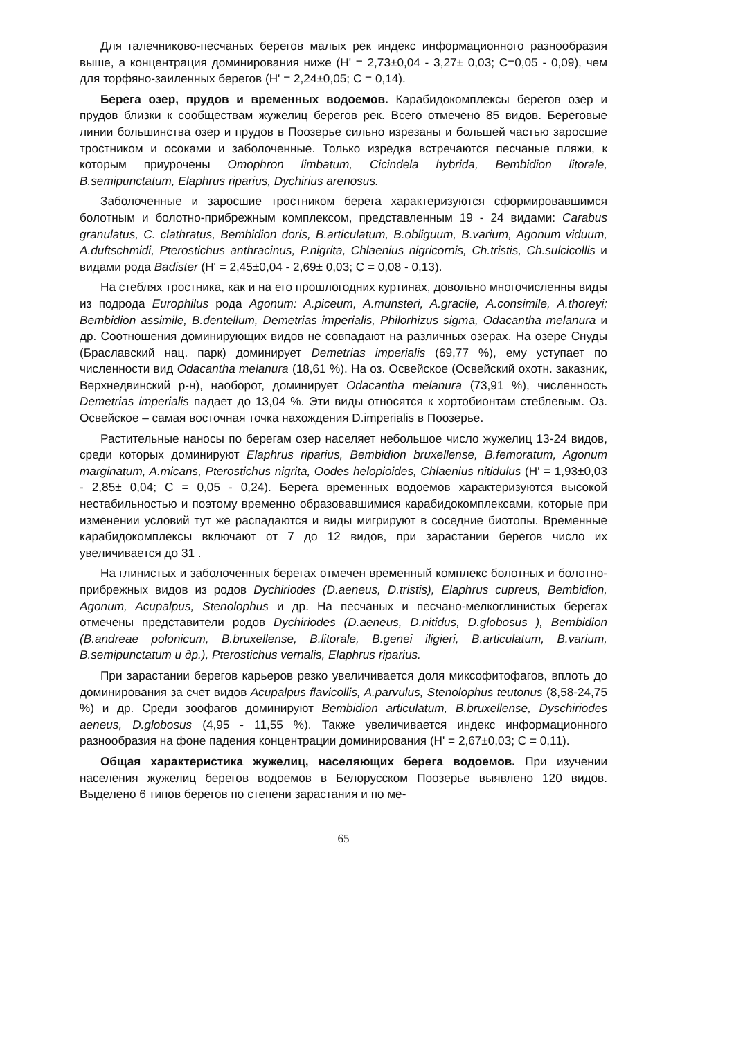Для галечниково-песчаных берегов малых рек индекс информационного разнообразия выше, а концентрация доминирования ниже (H' = 2,73±0,04 - 3,27± 0,03; C=0,05 - 0,09), чем для торфяно-заиленных берегов (H' = 2,24±0,05; C = 0,14).
Берега озер, прудов и временных водоемов. Карабидокомплексы берегов озер и прудов близки к сообществам жужелиц берегов рек. Всего отмечено 85 видов. Береговые линии большинства озер и прудов в Поозерье сильно изрезаны и большей частью заросшие тростником и осоками и заболоченные. Только изредка встречаются песчаные пляжи, к которым приурочены Omophron limbatum, Cicindela hybrida, Bembidion litorale, B.semipunctatum, Elaphrus riparius, Dychirius arenosus.
Заболоченные и заросшие тростником берега характеризуются сформировавшимся болотным и болотно-прибрежным комплексом, представленным 19 - 24 видами: Carabus granulatus, C. clathratus, Bembidion doris, B.articulatum, B.obliguum, B.varium, Agonum viduum, A.duftschmidi, Pterostichus anthracinus, P.nigrita, Chlaenius nigricornis, Ch.tristis, Ch.sulcicollis и видами рода Badister (H' = 2,45±0,04 - 2,69± 0,03; C = 0,08 - 0,13).
На стеблях тростника, как и на его прошлогодних куртинах, довольно многочисленны виды из подрода Europhilus рода Agonum: A.piceum, A.munsteri, A.gracile, A.consimile, A.thoreyi; Bembidion assimile, B.dentellum, Demetrias imperialis, Philorhizus sigma, Odacantha melanura и др. Соотношения доминирующих видов не совпадают на различных озерах. На озере Снуды (Браславский нац. парк) доминирует Demetrias imperialis (69,77 %), ему уступает по численности вид Odacantha melanura (18,61 %). На оз. Освейское (Освейский охотн. заказник, Верхнедвинский р-н), наоборот, доминирует Odacantha melanura (73,91 %), численность Demetrias imperialis падает до 13,04 %. Эти виды относятся к хортобионтам стеблевым. Оз. Освейское – самая восточная точка нахождения D.imperialis в Поозерье.
Растительные наносы по берегам озер населяет небольшое число жужелиц 13-24 видов, среди которых доминируют Elaphrus riparius, Bembidion bruxellense, B.femoratum, Agonum marginatum, A.micans, Pterostichus nigrita, Oodes helopioides, Chlaenius nitidulus (H' = 1,93±0,03 - 2,85± 0,04; C = 0,05 - 0,24). Берега временных водоемов характеризуются высокой нестабильностью и поэтому временно образовавшимися карабидокомплексами, которые при изменении условий тут же распадаются и виды мигрируют в соседние биотопы. Временные карабидокомплексы включают от 7 до 12 видов, при зарастании берегов число их увеличивается до 31 .
На глинистых и заболоченных берегах отмечен временный комплекс болотных и болотно-прибрежных видов из родов Dychiriodes (D.aeneus, D.tristis), Elaphrus cupreus, Bembidion, Agonum, Acupalpus, Stenolophus и др. На песчаных и песчано-мелкоглинистых берегах отмечены представители родов Dychiriodes (D.aeneus, D.nitidus, D.globosus ), Bembidion (B.andreae polonicum, B.bruxellense, B.litorale, B.genei iligieri, B.articulatum, B.varium, B.semipunctatum u др.), Pterostichus vernalis, Elaphrus riparius.
При зарастании берегов карьеров резко увеличивается доля миксофитофагов, вплоть до доминирования за счет видов Acupalpus flavicollis, A.parvulus, Stenolophus teutonus (8,58-24,75 %) и др. Среди зоофагов доминируют Bembidion articulatum, B.bruxellense, Dyschiriodes aeneus, D.globosus (4,95 - 11,55 %). Также увеличивается индекс информационного разнообразия на фоне падения концентрации доминирования (H' = 2,67±0,03; C = 0,11).
Общая характеристика жужелиц, населяющих берега водоемов. При изучении населения жужелиц берегов водоемов в Белорусском Поозерье выявлено 120 видов. Выделено 6 типов берегов по степени зарастания и по ме-
65